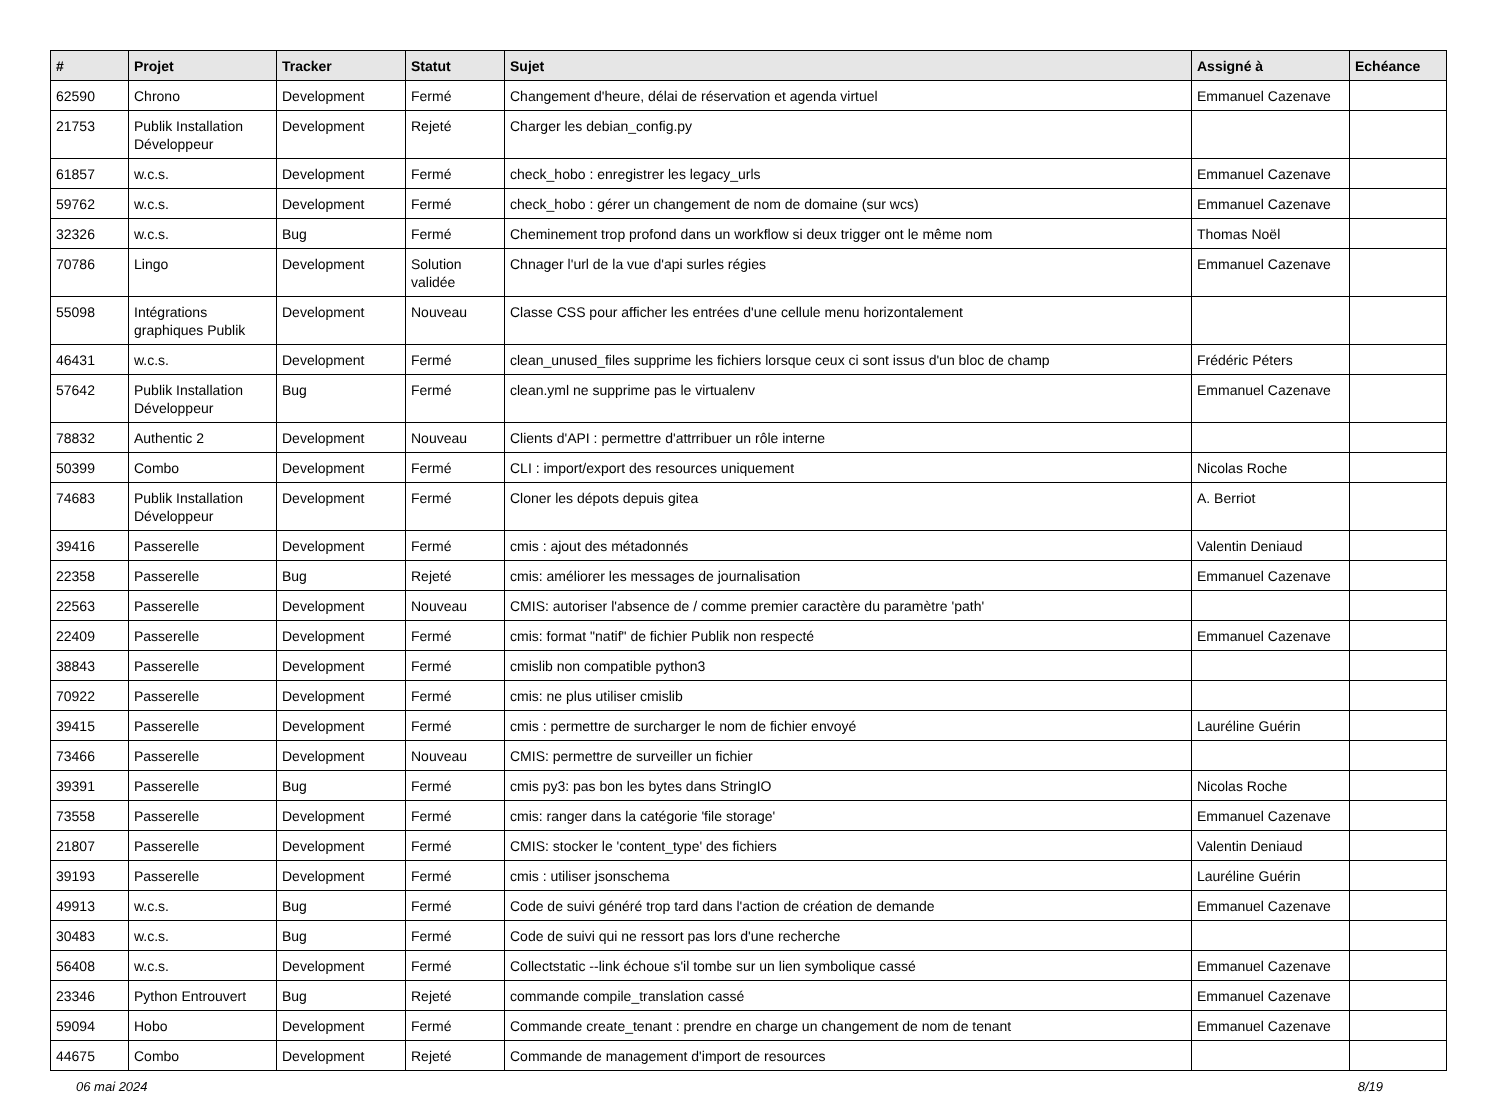| # | Projet | Tracker | Statut | Sujet | Assigné à | Echéance |
| --- | --- | --- | --- | --- | --- | --- |
| 62590 | Chrono | Development | Fermé | Changement d'heure, délai de réservation et agenda virtuel | Emmanuel Cazenave | |
| 21753 | Publik Installation Développeur | Development | Rejeté | Charger les debian_config.py | | |
| 61857 | w.c.s. | Development | Fermé | check_hobo : enregistrer les legacy_urls | Emmanuel Cazenave | |
| 59762 | w.c.s. | Development | Fermé | check_hobo : gérer un changement de nom de domaine (sur wcs) | Emmanuel Cazenave | |
| 32326 | w.c.s. | Bug | Fermé | Cheminement trop profond dans un workflow si deux trigger ont le même nom | Thomas Noël | |
| 70786 | Lingo | Development | Solution validée | Chnager l'url de la vue d'api surles régies | Emmanuel Cazenave | |
| 55098 | Intégrations graphiques Publik | Development | Nouveau | Classe CSS pour afficher les entrées d'une cellule menu horizontalement | | |
| 46431 | w.c.s. | Development | Fermé | clean_unused_files supprime les fichiers lorsque ceux ci sont issus d'un bloc de champ | Frédéric Péters | |
| 57642 | Publik Installation Développeur | Bug | Fermé | clean.yml ne supprime pas le virtualenv | Emmanuel Cazenave | |
| 78832 | Authentic 2 | Development | Nouveau | Clients d'API : permettre d'attrribuer un rôle interne | | |
| 50399 | Combo | Development | Fermé | CLI : import/export des resources uniquement | Nicolas Roche | |
| 74683 | Publik Installation Développeur | Development | Fermé | Cloner les dépots depuis gitea | A. Berriot | |
| 39416 | Passerelle | Development | Fermé | cmis : ajout des métadonnés | Valentin Deniaud | |
| 22358 | Passerelle | Bug | Rejeté | cmis: améliorer les messages de journalisation | Emmanuel Cazenave | |
| 22563 | Passerelle | Development | Nouveau | CMIS: autoriser l'absence de / comme premier caractère du paramètre 'path' | | |
| 22409 | Passerelle | Development | Fermé | cmis: format "natif" de fichier Publik non respecté | Emmanuel Cazenave | |
| 38843 | Passerelle | Development | Fermé | cmislib non compatible python3 | | |
| 70922 | Passerelle | Development | Fermé | cmis: ne plus utiliser cmislib | | |
| 39415 | Passerelle | Development | Fermé | cmis : permettre de surcharger le nom de fichier envoyé | Lauréline Guérin | |
| 73466 | Passerelle | Development | Nouveau | CMIS: permettre de surveiller un fichier | | |
| 39391 | Passerelle | Bug | Fermé | cmis py3: pas bon les bytes dans StringIO | Nicolas Roche | |
| 73558 | Passerelle | Development | Fermé | cmis: ranger dans la catégorie 'file storage' | Emmanuel Cazenave | |
| 21807 | Passerelle | Development | Fermé | CMIS: stocker le 'content_type' des fichiers | Valentin Deniaud | |
| 39193 | Passerelle | Development | Fermé | cmis : utiliser jsonschema | Lauréline Guérin | |
| 49913 | w.c.s. | Bug | Fermé | Code de suivi généré trop tard dans l'action de création de demande | Emmanuel Cazenave | |
| 30483 | w.c.s. | Bug | Fermé | Code de suivi qui ne ressort pas lors d'une recherche | | |
| 56408 | w.c.s. | Development | Fermé | Collectstatic --link échoue s'il tombe sur un lien symbolique cassé | Emmanuel Cazenave | |
| 23346 | Python Entrouvert | Bug | Rejeté | commande compile_translation cassé | Emmanuel Cazenave | |
| 59094 | Hobo | Development | Fermé | Commande create_tenant : prendre en charge un changement de nom de tenant | Emmanuel Cazenave | |
| 44675 | Combo | Development | Rejeté | Commande de management d'import de resources | | |
06 mai 2024 8/19